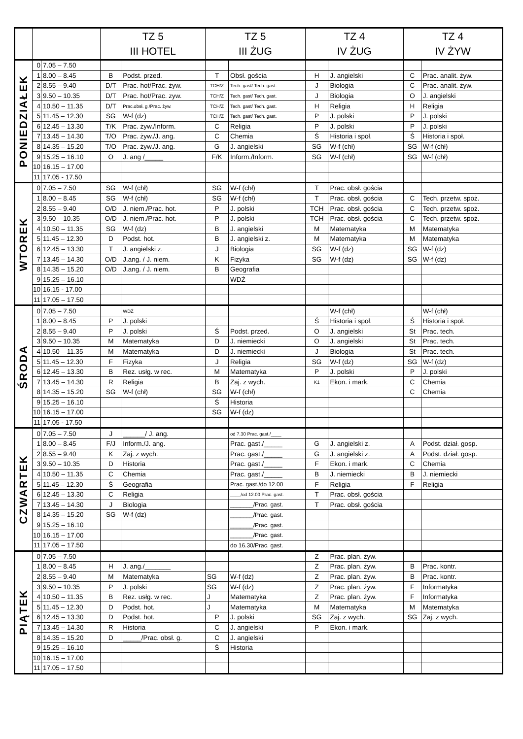| | | | TZ 5 III HOTEL | | TZ 5 III ŻUG | | TZ 4 IV ŻUG | | TZ 4 IV ŻYW | |
| --- | --- | --- | --- | --- | --- | --- | --- | --- | --- | --- |
| PONIEDZIAŁEK | 0 | 7.05 – 7.50 | | | | | | | | |
| | 1 | 8.00 – 8.45 | B | Podst. przed. | T | Obsł. gościa | H | J. angielski | C | Prac. analit. żyw. |
| | 2 | 8.55 – 9.40 | D/T | Prac. hot/Prac. żyw. | TCH/Z | Tech. gast/ Tech. gast. | J | Biologia | C | Prac. analit. żyw. |
| | 3 | 9.50 – 10.35 | D/T | Prac. hot/Prac. zyw. | TCH/Z | Tech. gast/ Tech. gast. | J | Biologia | O | J. angielski |
| | 4 | 10.50 – 11.35 | D/T | Prac.obsł. g./Prac. żyw. | TCH/Z | Tech. gast/ Tech. gast. | H | Religia | H | Religia |
| | 5 | 11.45 – 12.30 | SG | W-f (dz) | TCH/Z | Tech. gast/ Tech. gast. | P | J. polski | P | J. polski |
| | 6 | 12.45 – 13.30 | T/K | Prac. żyw./Inform. | C | Religia | P | J. polski | P | J. polski |
| | 7 | 13.45 – 14.30 | T/O | Prac. żyw./J. ang. | C | Chemia | Ś | Historia i społ. | Ś | Historia i społ. |
| | 8 | 14.35 – 15.20 | T/O | Prac. żyw./J. ang. | G | J. angielski | SG | W-f (chł) | SG | W-f (chł) |
| | 9 | 15.25 – 16.10 | O | J. ang /_____ | F/K | Inform./Inform. | SG | W-f (chł) | SG | W-f (chł) |
| | 10 | 16.15 – 17.00 | | | | | | | | |
| | 11 | 17.05 - 17.50 | | | | | | | | |
| WTOREK | 0 | 7.05 – 7.50 | SG | W-f (chł) | SG | W-f (chł) | T | Prac. obsł. gościa | | |
| | 1 | 8.00 – 8.45 | SG | W-f (chł) | SG | W-f (chł) | T | Prac. obsł. gościa | C | Tech. przetw. spoż. |
| | 2 | 8.55 – 9.40 | O/D | J. niem./Prac. hot. | P | J. polski | TCH | Prac. obsł. gościa | C | Tech. przetw. spoż. |
| | 3 | 9.50 – 10.35 | O/D | J. niem./Prac. hot. | P | J. polski | TCH | Prac. obsł. gościa | C | Tech. przetw. spoż. |
| | 4 | 10.50 – 11.35 | SG | W-f (dz) | B | J. angielski | M | Matematyka | M | Matematyka |
| | 5 | 11.45 – 12.30 | D | Podst. hot. | B | J. angielski z. | M | Matematyka | M | Matematyka |
| | 6 | 12.45 – 13.30 | T | J. angielski z. | J | Biologia | SG | W-f (dz) | SG | W-f (dz) |
| | 7 | 13.45 – 14.30 | O/D | J.ang. / J. niem. | K | Fizyka | SG | W-f (dz) | SG | W-f (dz) |
| | 8 | 14.35 – 15.20 | O/D | J.ang. / J. niem. | B | Geografia | | | | |
| | 9 | 15.25 – 16.10 | | | | WDŻ | | | | |
| | 10 | 16.15 - 17.00 | | | | | | | | |
| | 11 | 17.05 – 17.50 | | | | | | | | |
| ŚRODA | 0 | 7.05 – 7.50 | | WDŻ | | | | W-f (chł) | | W-f (chł) |
| | 1 | 8.00 – 8.45 | P | J. polski | | | Ś | Historia i społ. | Ś | Historia i społ. |
| | 2 | 8.55 – 9.40 | P | J. polski | Ś | Podst. przed. | O | J. angielski | St | Prac. tech. |
| | 3 | 9.50 – 10.35 | M | Matematyka | D | J. niemiecki | O | J. angielski | St | Prac. tech. |
| | 4 | 10.50 – 11.35 | M | Matematyka | D | J. niemiecki | J | Biologia | St | Prac. tech. |
| | 5 | 11.45 – 12.30 | F | Fizyka | J | Religia | SG | W-f (dz) | SG | W-f (dz) |
| | 6 | 12.45 – 13.30 | B | Rez. usłg. w rec. | M | Matematyka | P | J. polski | P | J. polski |
| | 7 | 13.45 – 14.30 | R | Religia | B | Zaj. z wych. | K1 | Ekon. i mark. | C | Chemia |
| | 8 | 14.35 – 15.20 | SG | W-f (chł) | SG | W-f (chł) | | | C | Chemia |
| | 9 | 15.25 – 16.10 | | | Ś | Historia | | | | |
| | 10 | 16.15 – 17.00 | | | SG | W-f (dz) | | | | |
| | 11 | 17.05 - 17.50 | | | | | | | | |
| CZWARTEK | 0 | 7.05 – 7.50 | J | ______/ J. ang. | | od 7.30 Prac. gast./____ | | | | |
| | 1 | 8.00 – 8.45 | F/J | Inform./J. ang. | | Prac. gast./_____ | G | J. angielski z. | A | Podst. dział. gosp. |
| | 2 | 8.55 – 9.40 | K | Zaj. z wych. | | Prac. gast./_____ | G | J. angielski z. | A | Podst. dział. gosp. |
| | 3 | 9.50 – 10.35 | D | Historia | | Prac. gast./_____ | F | Ekon. i mark. | C | Chemia |
| | 4 | 10.50 – 11.35 | C | Chemia | | Prac. gast./_____ | B | J. niemiecki | B | J. niemiecki |
| | 5 | 11.45 – 12.30 | Ś | Geografia | | Prac. gast./do 12.00 | F | Religia | F | Religia |
| | 6 | 12.45 – 13.30 | C | Religia | | ____/od 12.00 Prac. gast. | T | Prac. obsł. gościa | | |
| | 7 | 13.45 – 14.30 | J | Biologia | | _______/Prac. gast. | T | Prac. obsł. gościa | | |
| | 8 | 14.35 – 15.20 | SG | W-f (dz) | | _______/Prac. gast. | | | | |
| | 9 | 15.25 – 16.10 | | | | _______/Prac. gast. | | | | |
| | 10 | 16.15 – 17.00 | | | | _______/Prac. gast. | | | | |
| | 11 | 17.05 – 17.50 | | | | do 16.30/Prac. gast. | | | | |
| PIĄTEK | 0 | 7.05 – 7.50 | | | | | Z | Prac. plan. żyw. | | |
| | 1 | 8.00 – 8.45 | H | J. ang./_______ | | | Z | Prac. plan. żyw. | B | Prac. kontr. |
| | 2 | 8.55 – 9.40 | M | Matematyka | SG | W-f (dz) | Z | Prac. plan. żyw. | B | Prac. kontr. |
| | 3 | 9.50 – 10.35 | P | J. polski | SG | W-f (dz) | Z | Prac. plan. żyw. | F | Informatyka |
| | 4 | 10.50 – 11.35 | B | Rez. usłg. w rec. | J | Matematyka | Z | Prac. plan. żyw. | F | Informatyka |
| | 5 | 11.45 – 12.30 | D | Podst. hot. | J | Matematyka | M | Matematyka | M | Matematyka |
| | 6 | 12.45 – 13.30 | D | Podst. hot. | P | J. polski | SG | Zaj. z wych. | SG | Zaj. z wych. |
| | 7 | 13.45 – 14.30 | R | Historia | C | J. angielski | P | Ekon. i mark. | | |
| | 8 | 14.35 – 15.20 | D | _____/Prac. obsł. g. | C | J. angielski | | | | |
| | 9 | 15.25 – 16.10 | | | Ś | Historia | | | | |
| | 10 | 16.15 – 17.00 | | | | | | | | |
| | 11 | 17.05 – 17.50 | | | | | | | | |